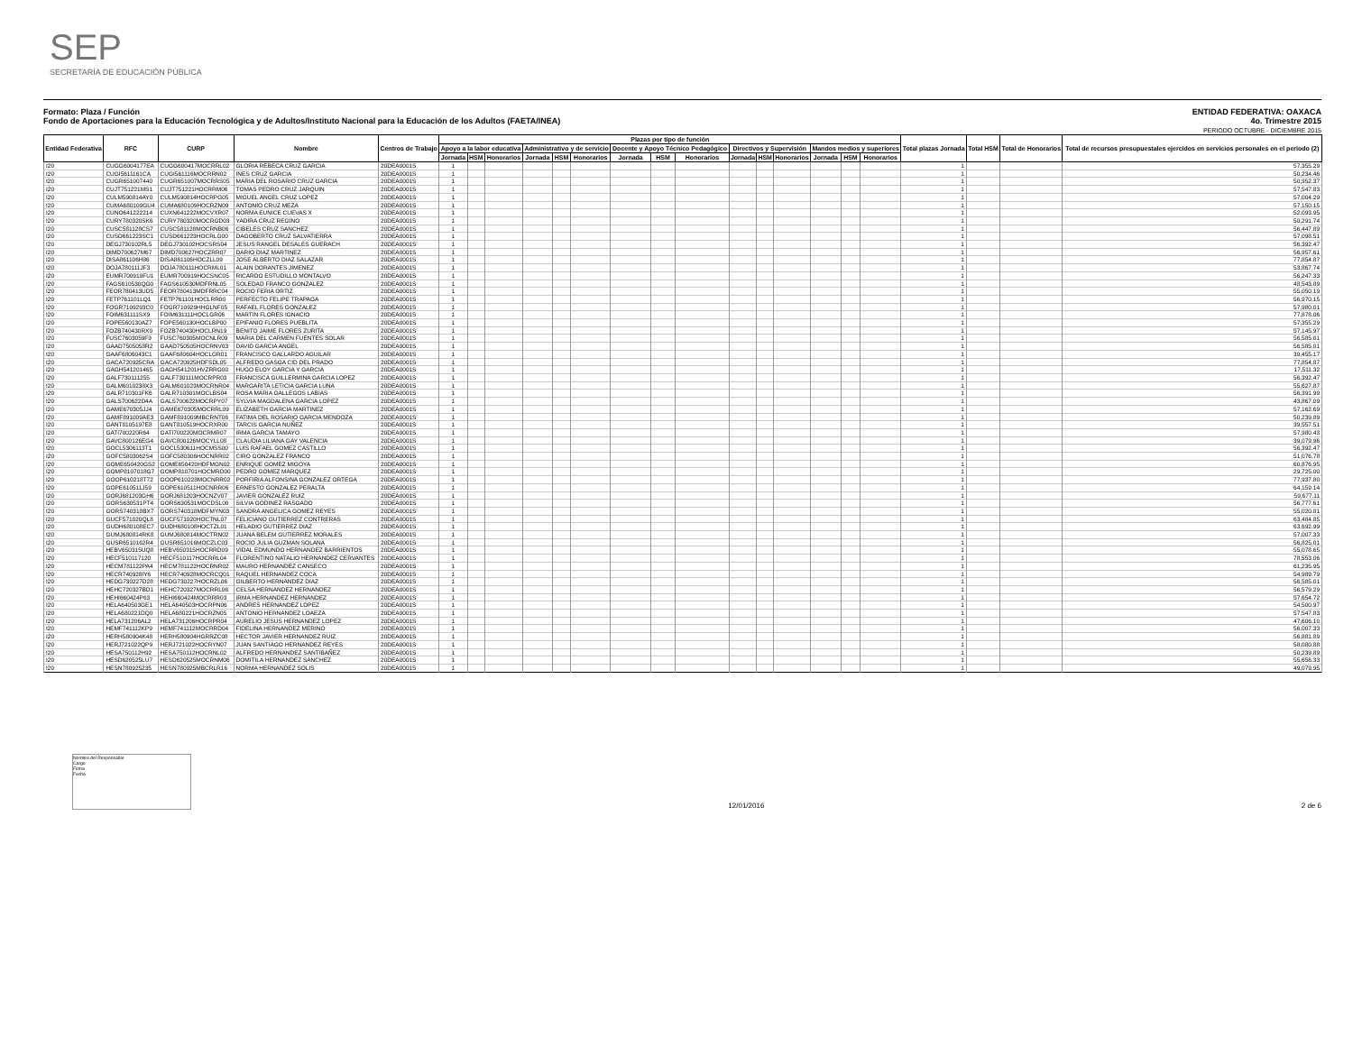SEP
SECRETARÍA DE EDUCACIÓN PÚBLICA
Formato: Plaza / Función
Fondo de Aportaciones para la Educación Tecnológica y de Adultos/Instituto Nacional para la Educación de los Adultos (FAETA/INEA)
ENTIDAD FEDERATIVA: OAXACA
4o. Trimestre 2015
PERIODO OCTUBRE - DICIEMBRE 2015
| Entidad Federativa | RFC | CURP | Nombre | Centros de Trabajo | Plazas por tipo de función | | | | | | | | | | | | | | | Total plazas Jornada | Total HSM | Total de Honorarios | Total de recursos presupuestales ejercidos en servicios personales en el periodo (2) |
| --- | --- | --- | --- | --- | --- | --- | --- | --- | --- | --- | --- | --- | --- | --- | --- | --- | --- | --- | --- | --- | --- | --- | --- |
| | | | | | Apoyo a la labor educativa | | | Administrativo y de servicio | | | Docente y Apoyo Técnico Pedagógico | | | Directivos y Supervisión | | | Mandos medios y superiores | | | | | | |
| | | | | | Jornada | HSM | Honorarios | Jornada | HSM | Honorarios | Jornada | HSM | Honorarios | Jornada | HSM | Honorarios | Jornada | HSM | Honorarios | | | | |
| I20 | CUGG6004177EA | CUGG600417MOCRRL02 | GLORIA REBECA CRUZ GARCIA | 20DEA0001S | 1 | | | | | | | | | | | | | | | 1 | | | 57,355.29 |
| I20 | CUGI5611161CA | CUGI561116MOCRRN02 | INES CRUZ GARCIA | 20DEA0001S | 1 | | | | | | | | | | | | | | | 1 | | | 50,234.46 |
| I20 | CUGR651007440 | CUGR651007MOCRRS05 | MARIA DEL ROSARIO CRUZ GARCIA | 20DEA0001S | 1 | | | | | | | | | | | | | | | 1 | | | 50,952.37 |
| I20 | CUJT751221MS1 | CUJT751221HOCRRM06 | TOMAS PEDRO CRUZ JARQUIN | 20DEA0001S | 1 | | | | | | | | | | | | | | | 1 | | | 57,547.83 |
| I20 | CULM590814AY0 | CULM590814HOCRPG05 | MIGUEL ANGEL CRUZ LOPEZ | 20DEA0001S | 1 | | | | | | | | | | | | | | | 1 | | | 57,004.29 |
| I20 | CUMA680109GU4 | CUMA680109HOCRZN09 | ANTONIO CRUZ MEZA | 20DEA0001S | 1 | | | | | | | | | | | | | | | 1 | | | 57,150.15 |
| I20 | CUNO641222214 | CUXN641222MOCVXR07 | NORMA EUNICE CUEVAS X | 20DEA0001S | 1 | | | | | | | | | | | | | | | 1 | | | 52,093.95 |
| I20 | CURY780320SK6 | CURY780320MOCRGD03 | YADIRA CRUZ REGINO | 20DEA0001S | 1 | | | | | | | | | | | | | | | 1 | | | 50,291.74 |
| I20 | CUSC581128CS7 | CUSC581128MOCRNB06 | CIBELES CRUZ SANCHEZ | 20DEA0001S | 1 | | | | | | | | | | | | | | | 1 | | | 56,447.89 |
| I20 | CUSD661223SC1 | CUSD661223HOCRLG00 | DAGOBERTO CRUZ SALVATIERRA | 20DEA0001S | 1 | | | | | | | | | | | | | | | 1 | | | 57,098.51 |
| I20 | DEGJ730102RL5 | DEGJ730102HOCSRS04 | JESUS RANGEL DESALES GUERACH | 20DEA0001S | 1 | | | | | | | | | | | | | | | 1 | | | 56,392.47 |
| I20 | DIMD700627M67 | DIMD700627HOCZRR07 | DARIO DIAZ MARTINEZ | 20DEA0001S | 1 | | | | | | | | | | | | | | | 1 | | | 56,957.61 |
| I20 | DISA861106H86 | DISA861106HOCZLL09 | JOSE ALBERTO DIAZ SALAZAR | 20DEA0001S | 1 | | | | | | | | | | | | | | | 1 | | | 77,854.87 |
| I20 | DOJA780111JF3 | DOJA780111HOCRML01 | ALAIN DORANTES JIMENEZ | 20DEA0001S | 1 | | | | | | | | | | | | | | | 1 | | | 53,867.74 |
| I20 | EUMR700919FU1 | EUMR700919HOCSNC05 | RICARDO ESTUDILLO MONTALVO | 20DEA0001S | 1 | | | | | | | | | | | | | | | 1 | | | 56,247.33 |
| I20 | FAGS610530QG0 | FAGS610530MDFRNL05 | SOLEDAD FRANCO GONZALEZ | 20DEA0001S | 1 | | | | | | | | | | | | | | | 1 | | | 48,543.89 |
| I20 | FEOR780413UD5 | FEOR780413MDFRRC04 | ROCIO FERIA ORTIZ | 20DEA0001S | 1 | | | | | | | | | | | | | | | 1 | | | 55,050.19 |
| I20 | FETP761101LQ1 | FETP761101HOCLRR00 | PERFECTO FELIPE TRAPAGA | 20DEA0001S | 1 | | | | | | | | | | | | | | | 1 | | | 56,970.15 |
| I20 | FOGR7109293C0 | FOGR710929HHGLNF05 | RAFAEL FLORES GONZALEZ | 20DEA0001S | 1 | | | | | | | | | | | | | | | 1 | | | 57,980.01 |
| I20 | FOIM631111SX9 | FOIM631111HOCLGR06 | MARTIN FLORES IGNACIO | 20DEA0001S | 1 | | | | | | | | | | | | | | | 1 | | | 77,878.06 |
| I20 | FOPE560130AZ7 | FOPE560130HOCLBP00 | EPIFANIO FLORES PUEBLITA | 20DEA0001S | 1 | | | | | | | | | | | | | | | 1 | | | 57,355.29 |
| I20 | FOZB740430RX0 | FOZB740430HOCLRN19 | BENITO JAIME FLORES ZURITA | 20DEA0001S | 1 | | | | | | | | | | | | | | | 1 | | | 57,145.97 |
| I20 | FUSC7603059F9 | FUSC760305MOCNLR09 | MARIA DEL CARMEN FUENTES SOLAR | 20DEA0001S | 1 | | | | | | | | | | | | | | | 1 | | | 56,585.01 |
| I20 | GAAD7505058R2 | GAAD750505HOCRNV03 | DAVID GARCIA ANGEL | 20DEA0001S | 1 | | | | | | | | | | | | | | | 1 | | | 56,585.01 |
| I20 | GAAF6806043C1 | GAAF680604HOCLGR01 | FRANCISCO GALLARDO AGUILAR | 20DEA0001S | 1 | | | | | | | | | | | | | | | 1 | | | 39,455.17 |
| I20 | GACA720925CRA | GACA720925HDFSDL05 | ALFREDO GASGA CID DEL PRADO | 20DEA0001S | 1 | | | | | | | | | | | | | | | 1 | | | 77,854.87 |
| I20 | GAGH541201465 | GAGH541201HVZRRG00 | HUGO ELOY GARCIA Y GARCIA | 20DEA0001S | 1 | | | | | | | | | | | | | | | 1 | | | 17,511.32 |
| I20 | GALF730111255 | GALF730111MOCRPR03 | FRANCISCA GUILLERMINA GARCIA LOPEZ | 20DEA0001S | 1 | | | | | | | | | | | | | | | 1 | | | 56,392.47 |
| I20 | GALM6010238X3 | GALM601023MOCRNR04 | MARGARITA LETICIA GARCIA LUNA | 20DEA0001S | 1 | | | | | | | | | | | | | | | 1 | | | 55,627.87 |
| I20 | GALR710301FK6 | GALR710301MOCLBS04 | ROSA MARIA GALLEGOS LABIAS | 20DEA0001S | 1 | | | | | | | | | | | | | | | 1 | | | 56,391.99 |
| I20 | GALS700622D4A | GALS700622MOCRPY07 | SYLVIA MAGDALENA GARCIA LOPEZ | 20DEA0001S | 1 | | | | | | | | | | | | | | | 1 | | | 43,867.09 |
| I20 | GAME670305JJ4 | GAME670305MOCRRL09 | ELIZABETH GARCIA MARTINEZ | 20DEA0001S | 1 | | | | | | | | | | | | | | | 1 | | | 57,162.69 |
| I20 | GAMF891009AE3 | GAMF891009MBCRNT06 | FATIMA DEL ROSARIO GARCIA MENDOZA | 20DEA0001S | 1 | | | | | | | | | | | | | | | 1 | | | 50,239.89 |
| I20 | GANT8105197E8 | GANT810519HOCRXR00 | TARCIS GARCIA NUÑEZ | 20DEA0001S | 1 | | | | | | | | | | | | | | | 1 | | | 39,557.51 |
| I20 | GATI700220R64 | GATI700220MOCRMR07 | IRMA GARCIA TAMAYO | 20DEA0001S | 1 | | | | | | | | | | | | | | | 1 | | | 57,980.43 |
| I20 | GAVC800126EG4 | GAVC800126MOCYLL08 | CLAUDIA LILIANA GAY VALENCIA | 20DEA0001S | 1 | | | | | | | | | | | | | | | 1 | | | 39,079.96 |
| I20 | GOCL5306113T1 | GOCL530611HOCMSS00 | LUIS RAFAEL GOMEZ CASTILLO | 20DEA0001S | 1 | | | | | | | | | | | | | | | 1 | | | 56,392.47 |
| I20 | GOFC5803062S4 | GOFC580306HOCNRR02 | CIRO GONZALEZ FRANCO | 20DEA0001S | 1 | | | | | | | | | | | | | | | 1 | | | 51,076.78 |
| I20 | GOME650420GS2 | GOME650420HDFMGN02 | ENRIQUE GOMEZ MIGOYA | 20DEA0001S | 1 | | | | | | | | | | | | | | | 1 | | | 60,876.95 |
| I20 | GOMP8107018G7 | GOMP810701HOCMRD00 | PEDRO GOMEZ MARQUEZ | 20DEA0001S | 1 | | | | | | | | | | | | | | | 1 | | | 29,725.00 |
| I20 | GOOP610218T72 | GOOP610228MOCNRR02 | PORFIRIA ALFONSINA GONZALEZ ORTEGA | 20DEA0001S | 1 | | | | | | | | | | | | | | | 1 | | | 77,937.80 |
| I20 | GOPE610511J59 | GOPE610511HOCNRR06 | ERNESTO GONZALEZ PERALTA | 20DEA0001S | 1 | | | | | | | | | | | | | | | 1 | | | 64,159.14 |
| I20 | GORJ681203GH6 | GORJ681203HOCNZV07 | JAVIER GONZALEZ RUIZ | 20DEA0001S | 1 | | | | | | | | | | | | | | | 1 | | | 59,677.11 |
| I20 | GORS630531PT4 | GORS630531MOCDSL00 | SILVIA GODINEZ RASGADO | 20DEA0001S | 1 | | | | | | | | | | | | | | | 1 | | | 56,777.61 |
| I20 | GORS740318BX7 | GORS740318MDFMYN03 | SANDRA ANGELICA GOMEZ REYES | 20DEA0001S | 1 | | | | | | | | | | | | | | | 1 | | | 55,020.81 |
| I20 | GUCF571020QL8 | GUCF571020HOCTNL07 | FELICIANO GUTIERREZ CONTRERAS | 20DEA0001S | 1 | | | | | | | | | | | | | | | 1 | | | 63,484.85 |
| I20 | GUDH680108EC7 | GUDH680108HOCTZL01 | HELADIO GUTIERREZ DIAZ | 20DEA0001S | 1 | | | | | | | | | | | | | | | 1 | | | 63,692.99 |
| I20 | GUMJ680814RK8 | GUMJ680814MOCTRN02 | JUANA BELEM GUTIERREZ MORALES | 20DEA0001S | 1 | | | | | | | | | | | | | | | 1 | | | 57,007.33 |
| I20 | GUSR6510162R4 | GUSR651016MOCZLC03 | ROCIO JULIA GUZMAN SOLANA | 20DEA0001S | 1 | | | | | | | | | | | | | | | 1 | | | 56,825.01 |
| I20 | HEBV650315UQ8 | HEBV650315HOCRRD09 | VIDAL EDMUNDO HERNANDEZ BARRIENTOS | 20DEA0001S | 1 | | | | | | | | | | | | | | | 1 | | | 55,078.65 |
| I20 | HECF510117120 | HECF510117HOCRRL04 | FLORENTINO NATALIO HERNANDEZ CERVANTES | 20DEA0001S | 1 | | | | | | | | | | | | | | | 1 | | | 78,553.06 |
| I20 | HECM781122PA4 | HECM781122HOCRNR02 | MAURO HERNANDEZ CANSECO | 20DEA0001S | 1 | | | | | | | | | | | | | | | 1 | | | 61,235.95 |
| I20 | HECR740928IY6 | HECR740928MOCRCQ01 | RAQUEL HERNANDEZ COCA | 20DEA0001S | 1 | | | | | | | | | | | | | | | 1 | | | 54,989.79 |
| I20 | HEDG730227D28 | HEDG730227HOCRZL06 | GILBERTO HERNANDEZ DIAZ | 20DEA0001S | 1 | | | | | | | | | | | | | | | 1 | | | 56,585.01 |
| I20 | HEHC720327BD1 | HEHC720327MOCRRL06 | CELSA HERNANDEZ HERNANDEZ | 20DEA0001S | 1 | | | | | | | | | | | | | | | 1 | | | 56,579.29 |
| I20 | HEHI660424P63 | HEHI660424MOCRRR03 | IRMA HERNANDEZ HERNANDEZ | 20DEA0001S | 1 | | | | | | | | | | | | | | | 1 | | | 57,654.72 |
| I20 | HELA640503GE1 | HELA640503HOCRPN06 | ANDRES HERNANDEZ LOPEZ | 20DEA0001S | 1 | | | | | | | | | | | | | | | 1 | | | 54,500.97 |
| I20 | HELA680221DQ0 | HELA680221HOCRZN05 | ANTONIO HERNANDEZ LOAEZA | 20DEA0001S | 1 | | | | | | | | | | | | | | | 1 | | | 57,547.83 |
| I20 | HELA731206AL2 | HELA731206HOCRPR04 | AURELIO JESUS HERNANDEZ LOPEZ | 20DEA0001S | 1 | | | | | | | | | | | | | | | 1 | | | 47,606.10 |
| I20 | HEMF741112KP9 | HEMF741112MOCRRD04 | FIDELINA HERNANDEZ MERINO | 20DEA0001S | 1 | | | | | | | | | | | | | | | 1 | | | 56,007.33 |
| I20 | HERH580904K48 | HERH580904HGRRZC08 | HECTOR JAVIER HERNANDEZ RUIZ | 20DEA0001S | 1 | | | | | | | | | | | | | | | 1 | | | 56,881.89 |
| I20 | HERJ721022QP9 | HERJ721022HOCRYN07 | JUAN SANTIAGO HERNANDEZ REYES | 20DEA0001S | 1 | | | | | | | | | | | | | | | 1 | | | 58,080.88 |
| I20 | HESA750112H92 | HESA750112HOCRNL02 | ALFREDO HERNANDEZ SANTIBAÑEZ | 20DEA0001S | 1 | | | | | | | | | | | | | | | 1 | | | 50,239.89 |
| I20 | HESD620525LU7 | HESD620525MOCRNM06 | DOMITILA HERNANDEZ SANCHEZ | 20DEA0001S | 1 | | | | | | | | | | | | | | | 1 | | | 55,656.33 |
| I20 | HESN780925235 | HESN780925MBCRLR16 | NORMA HERNANDEZ SOLIS | 20DEA0001S | 1 | | | | | | | | | | | | | | | 1 | | | 49,079.95 |
Nombre del Responsable
Cargo
Firma
Fecha
12/01/2016 2 de 6